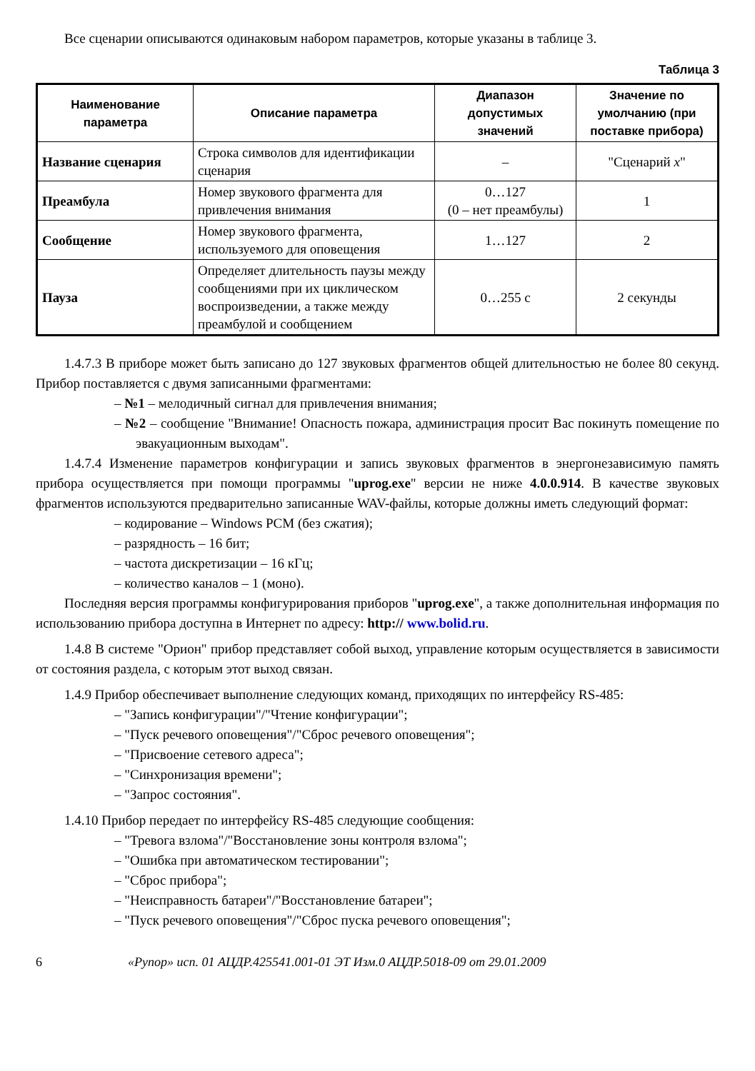Все сценарии описываются одинаковым набором параметров, которые указаны в таблице 3.
Таблица 3
| Наименование параметра | Описание параметра | Диапазон допустимых значений | Значение по умолчанию (при поставке прибора) |
| --- | --- | --- | --- |
| Название сценария | Строка символов для идентификации сценария | – | "Сценарий x " |
| Преамбула | Номер звукового фрагмента для привлечения внимания | 0…127 (0 – нет преамбулы) | 1 |
| Сообщение | Номер звукового фрагмента, используемого для оповещения | 1…127 | 2 |
| Пауза | Определяет длительность паузы между сообщениями при их циклическом воспроизведении, а также между преамбулой и сообщением | 0…255 с | 2 секунды |
1.4.7.3 В приборе может быть записано до 127 звуковых фрагментов общей длительностью не более 80 секунд. Прибор поставляется с двумя записанными фрагментами:
– №1 – мелодичный сигнал для привлечения внимания;
– №2 – сообщение "Внимание! Опасность пожара, администрация просит Вас покинуть помещение по эвакуационным выходам".
1.4.7.4 Изменение параметров конфигурации и запись звуковых фрагментов в энергонезависимую память прибора осуществляется при помощи программы "uprog.exe" версии не ниже 4.0.0.914. В качестве звуковых фрагментов используются предварительно записанные WAV-файлы, которые должны иметь следующий формат:
– кодирование – Windows PCM (без сжатия);
– разрядность – 16 бит;
– частота дискретизации – 16 кГц;
– количество каналов – 1 (моно).
Последняя версия программы конфигурирования приборов "uprog.exe", а также дополнительная информация по использованию прибора доступна в Интернет по адресу: http:// www.bolid.ru.
1.4.8 В системе "Орион" прибор представляет собой выход, управление которым осуществляется в зависимости от состояния раздела, с которым этот выход связан.
1.4.9 Прибор обеспечивает выполнение следующих команд, приходящих по интерфейсу RS-485:
– "Запись конфигурации"/"Чтение конфигурации";
– "Пуск речевого оповещения"/"Сброс речевого оповещения";
– "Присвоение сетевого адреса";
– "Синхронизация времени";
– "Запрос состояния".
1.4.10 Прибор передает по интерфейсу RS-485 следующие сообщения:
– "Тревога взлома"/"Восстановление зоны контроля взлома";
– "Ошибка при автоматическом тестировании";
– "Сброс прибора";
– "Неисправность батареи"/"Восстановление батареи";
– "Пуск речевого оповещения"/"Сброс пуска речевого оповещения";
6 «Рупор» исп. 01 АЦДР.425541.001-01 ЭТ Изм.0 АЦДР.5018-09 от 29.01.2009